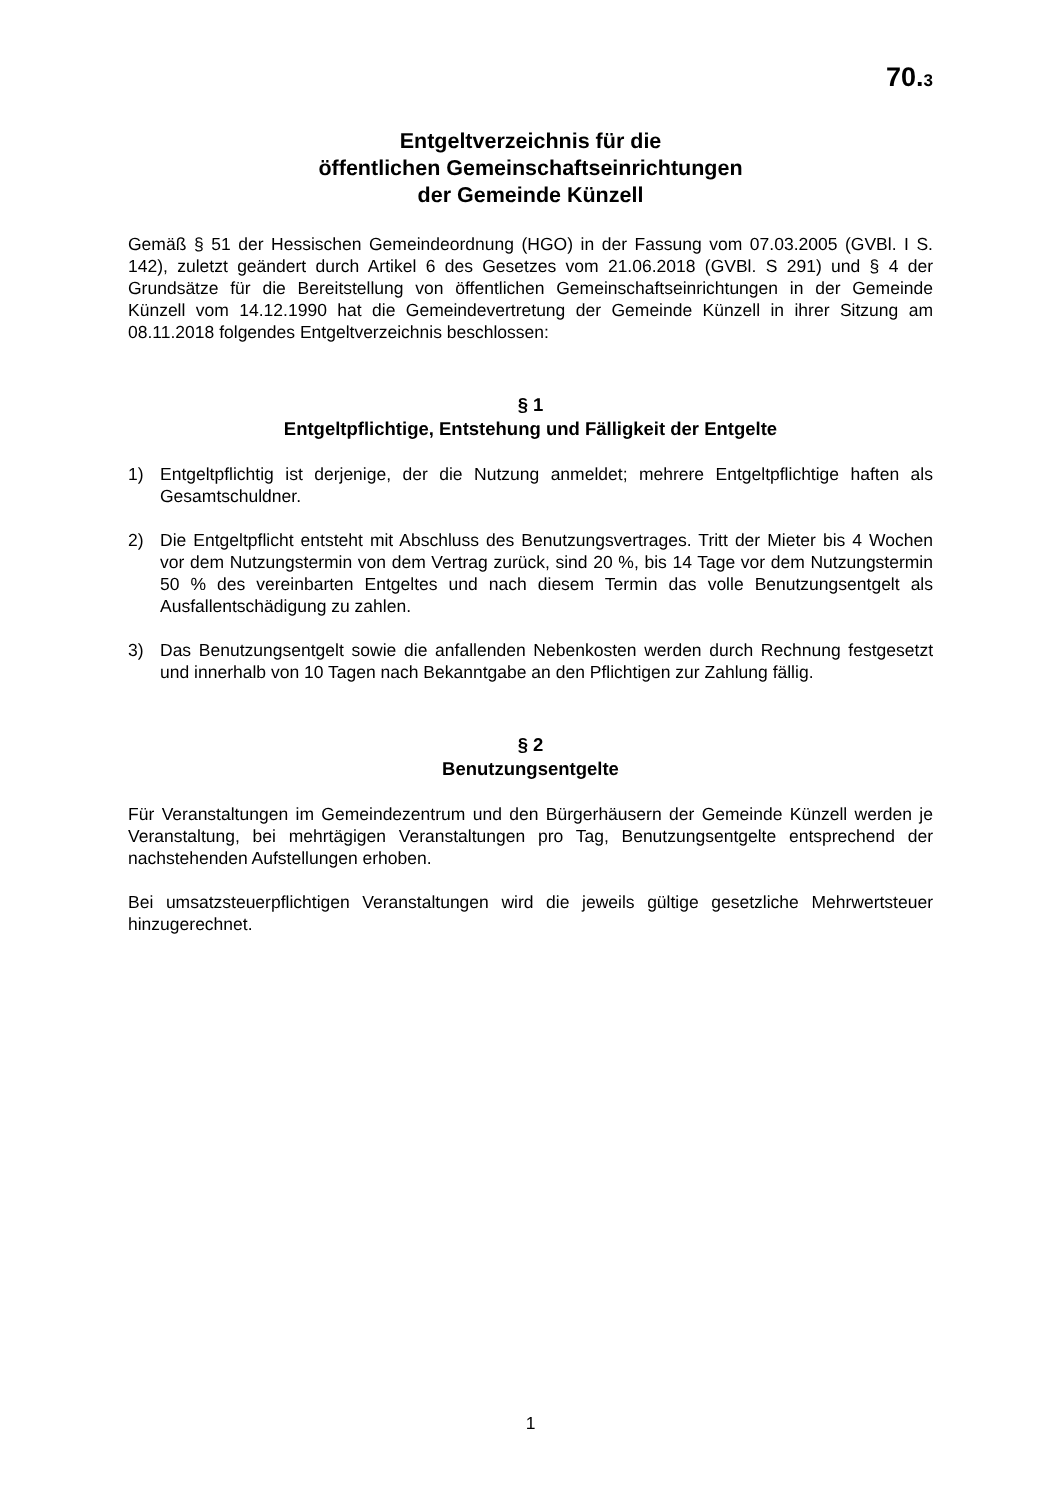70.3
Entgeltverzeichnis für die
öffentlichen Gemeinschaftseinrichtungen
der Gemeinde Künzell
Gemäß § 51 der Hessischen Gemeindeordnung (HGO) in der Fassung vom 07.03.2005 (GVBl. I S. 142), zuletzt geändert durch Artikel 6 des Gesetzes vom 21.06.2018 (GVBl. S 291) und § 4 der Grundsätze für die Bereitstellung von öffentlichen Gemeinschaftseinrichtungen in der Gemeinde Künzell vom 14.12.1990 hat die Gemeindevertretung der Gemeinde Künzell in ihrer Sitzung am 08.11.2018 folgendes Entgeltverzeichnis beschlossen:
§ 1
Entgeltpflichtige, Entstehung und Fälligkeit der Entgelte
1) Entgeltpflichtig ist derjenige, der die Nutzung anmeldet; mehrere Entgeltpflichtige haften als Gesamtschuldner.
2) Die Entgeltpflicht entsteht mit Abschluss des Benutzungsvertrages. Tritt der Mieter bis 4 Wochen vor dem Nutzungstermin von dem Vertrag zurück, sind 20 %, bis 14 Tage vor dem Nutzungstermin 50 % des vereinbarten Entgeltes und nach diesem Termin das volle Benutzungsentgelt als Ausfallentschädigung zu zahlen.
3) Das Benutzungsentgelt sowie die anfallenden Nebenkosten werden durch Rechnung festgesetzt und innerhalb von 10 Tagen nach Bekanntgabe an den Pflichtigen zur Zahlung fällig.
§ 2
Benutzungsentgelte
Für Veranstaltungen im Gemeindezentrum und den Bürgerhäusern der Gemeinde Künzell werden je Veranstaltung, bei mehrtägigen Veranstaltungen pro Tag, Benutzungsentgelte entsprechend der nachstehenden Aufstellungen erhoben.
Bei umsatzsteuerpflichtigen Veranstaltungen wird die jeweils gültige gesetzliche Mehrwertsteuer hinzugerechnet.
1